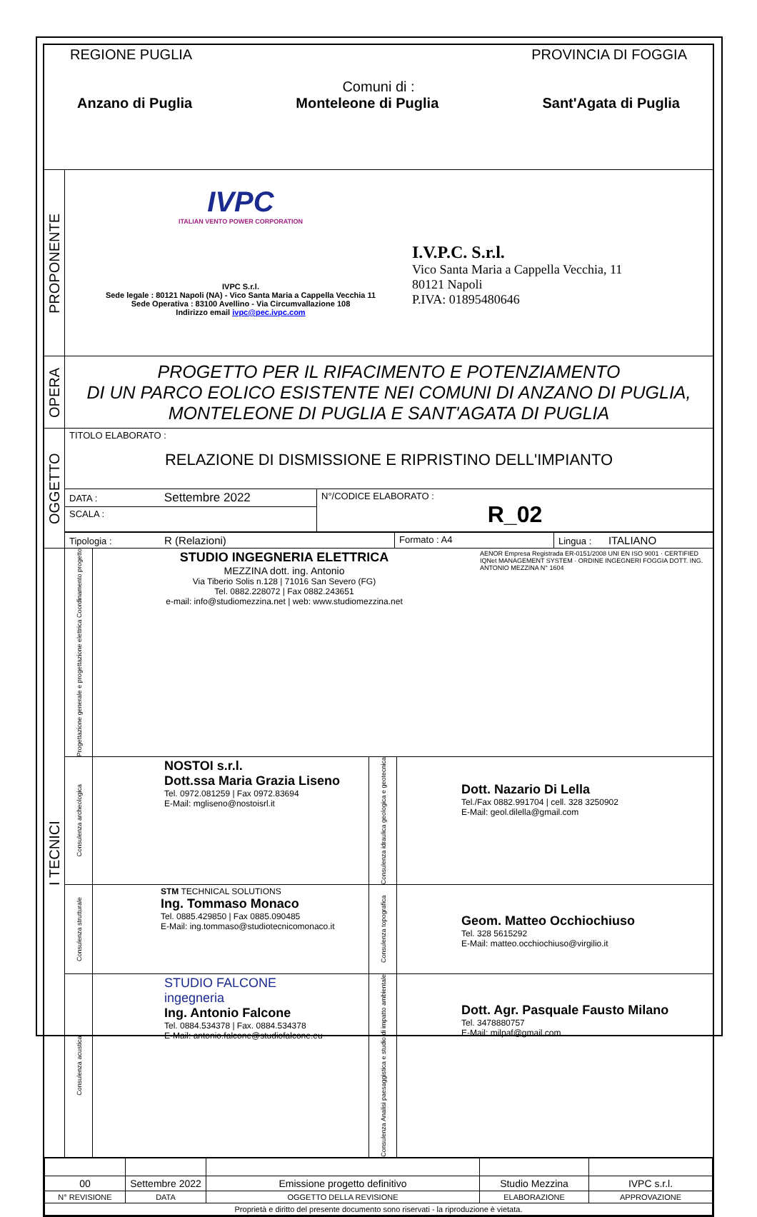| REGIONE PUGLIA PROVINCIA DI FOGGIA Comuni di : Anzano di Puglia Monteleone di Puglia Sant'Agata di Puglia | |
| PROPONENTE | IVPC ITALIAN VENTO POWER CORPORATION IVPC S.r.l. Sede legale : 80121 Napoli (NA) - Vico Santa Maria a Cappella Vecchia 11 Sede Operativa : 83100 Avellino - Via Circumvallazione 108 Indirizzo email ivpc@pec.ivpc.com I.V.P.C. S.r.l. Vico Santa Maria a Cappella Vecchia, 11 80121 Napoli P.IVA: 01895480646 |
| OPERA | PROGETTO PER IL RIFACIMENTO E POTENZIAMENTO DI UN PARCO EOLICO ESISTENTE NEI COMUNI DI ANZANO DI PUGLIA, MONTELEONE DI PUGLIA E SANT'AGATA DI PUGLIA |
| OGGETTO | TITOLO ELABORATO : RELAZIONE DI DISMISSIONE E RIPRISTINO DELL'IMPIANTO |
| | / DATA : Settembre 2022 / N°/CODICE ELABORATO : R_02 / / SCALA : / / / / Tipologia : R (Relazioni) / Formato : A4 / Lingua : ITALIANO / / / |
| I TECNICI | / Progettazione generale e progettazione elettrica Coordinamento progetto / STUDIO INGEGNERIA ELETTRICA MEZZINA dott. ing. Antonio Via Tiberio Solis n.128 / 71016 San Severo (FG) Tel. 0882.228072 / Fax 0882.243651 e-mail: info@studiomezzina.net / web: www.studiomezzina.net / AENOR Empresa Registrada ER-0151/2008 UNI EN ISO 9001 · CERTIFIED IQNet MANAGEMENT SYSTEM · ORDINE INGEGNERI FOGGIA DOTT. ING. ANTONIO MEZZINA N° 1604 / |
| | / Consulenza archeologica / NOSTOI s.r.l. Dott.ssa Maria Grazia Liseno Tel. 0972.081259 / Fax 0972.83694 E-Mail: mgliseno@nostoisrl.it / Consulenza idraulica geologica e geotecnica / Dott. Nazario Di Lella Tel./Fax 0882.991704 / cell. 328 3250902 E-Mail: geol.dilella@gmail.com / |
| | / Consulenza strutturale / STM TECHNICAL SOLUTIONS Ing. Tommaso Monaco Tel. 0885.429850 / Fax 0885.090485 E-Mail: ing.tommaso@studiotecnicomonaco.it / Consulenza topografica / Geom. Matteo Occhiochiuso Tel. 328 5615292 E-Mail: matteo.occhiochiuso@virgilio.it / |
| | / Consulenza acustica / STUDIO FALCONE ingegneria Ing. Antonio Falcone Tel. 0884.534378 / Fax. 0884.534378 E-Mail: antonio.falcone@studiofalcone.eu / Consulenza Analisi paesaggistica e studio di impatto ambientale / Dott. Agr. Pasquale Fausto Milano Tel. 3478880757 E-Mail: milpaf@gmail.com / |
| / 00 / Settembre 2022 / Emissione progetto definitivo / Studio Mezzina / IVPC s.r.l. / / N° REVISIONE / DATA / OGGETTO DELLA REVISIONE / ELABORAZIONE / APPROVAZIONE / / Proprietà e diritto del presente documento sono riservati - la riproduzione è vietata. / / / / / | |